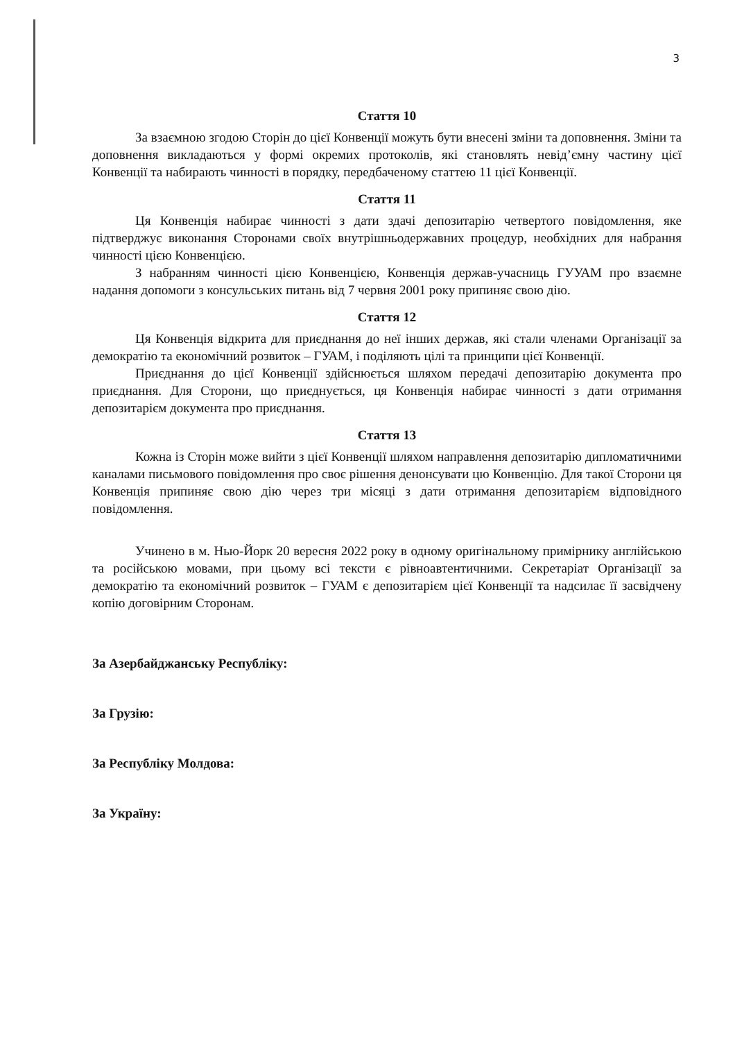3
Стаття 10
За взаємною згодою Сторін до цієї Конвенції можуть бути внесені зміни та доповнення. Зміни та доповнення викладаються у формі окремих протоколів, які становлять невід’ємну частину цієї Конвенції та набирають чинності в порядку, передбаченому статтею 11 цієї Конвенції.
Стаття 11
Ця Конвенція набирає чинності з дати здачі депозитарію четвертого повідомлення, яке підтверджує виконання Сторонами своїх внутрішньодержавних процедур, необхідних для набрання чинності цією Конвенцією.
З набранням чинності цією Конвенцією, Конвенція держав-учасниць ГУУАМ про взаємне надання допомоги з консульських питань від 7 червня 2001 року припиняє свою дію.
Стаття 12
Ця Конвенція відкрита для приєднання до неї інших держав, які стали членами Організації за демократію та економічний розвиток – ГУАМ, і поділяють цілі та принципи цієї Конвенції.
Приєднання до цієї Конвенції здійснюється шляхом передачі депозитарію документа про приєднання. Для Сторони, що приєднується, ця Конвенція набирає чинності з дати отримання депозитарієм документа про приєднання.
Стаття 13
Кожна із Сторін може вийти з цієї Конвенції шляхом направлення депозитарію дипломатичними каналами письмового повідомлення про своє рішення денонсувати цю Конвенцію. Для такої Сторони ця Конвенція припиняє свою дію через три місяці з дати отримання депозитарієм відповідного повідомлення.
Учинено в м. Нью-Йорк 20 вересня 2022 року в одному оригінальному примірнику англійською та російською мовами, при цьому всі тексти є рівноавтентичними. Секретаріат Організації за демократію та економічний розвиток – ГУАМ є депозитарієм цієї Конвенції та надсилає її засвідчену копію договірним Сторонам.
За Азербайджанську Республіку:
За Грузію:
За Республіку Молдова:
За Україну: